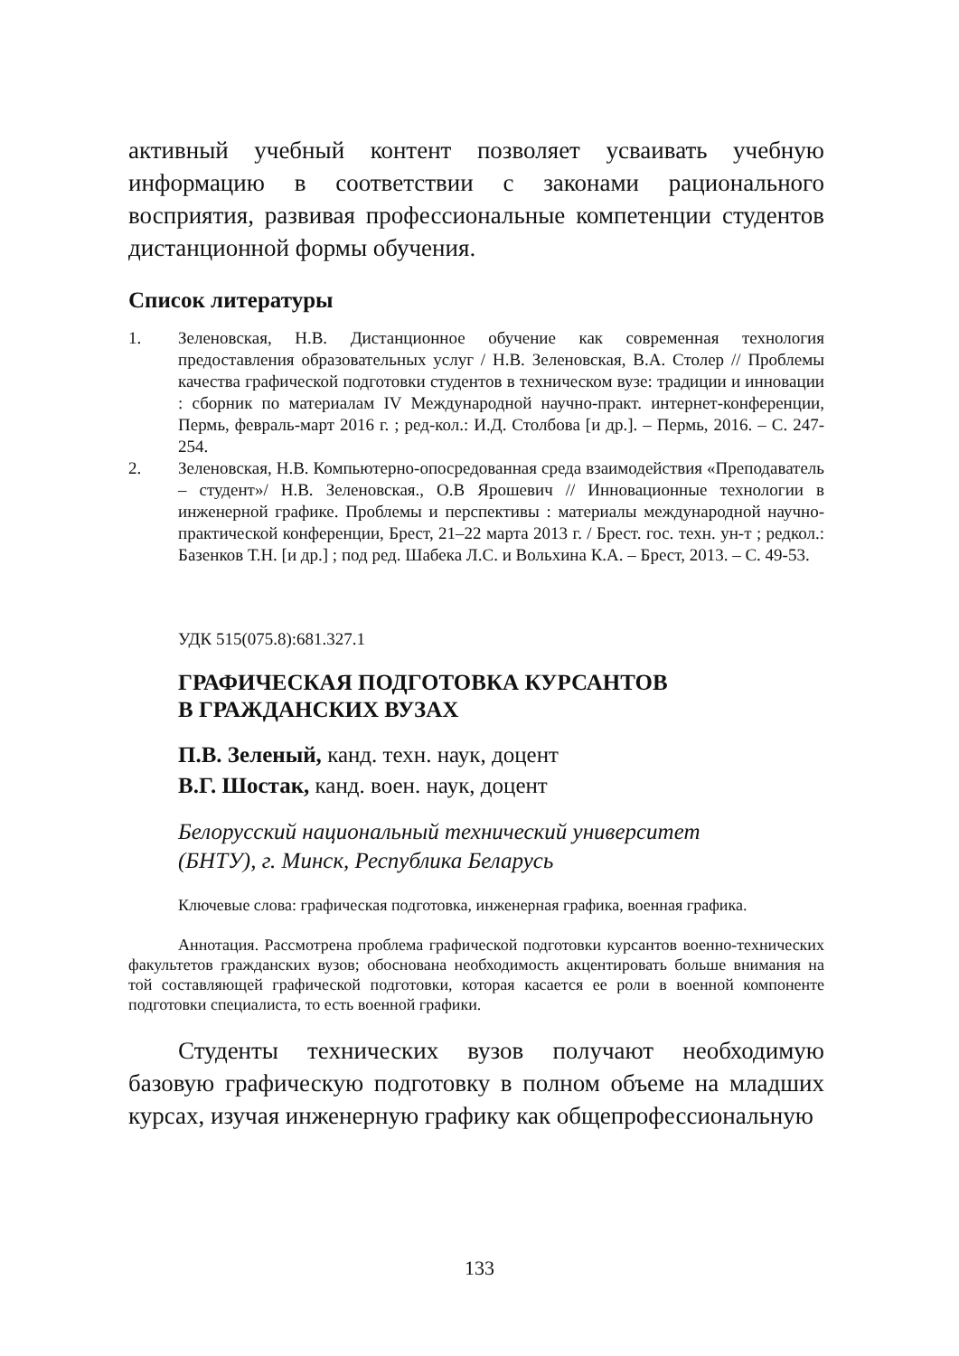активный учебный контент позволяет усваивать учебную информацию в соответствии с законами рационального восприятия, развивая профессиональные компетенции студентов дистанционной формы обучения.
Список литературы
1. Зеленовская, Н.В. Дистанционное обучение как современная технология предоставления образовательных услуг / Н.В. Зеленовская, В.А. Столер // Проблемы качества графической подготовки студентов в техническом вузе: традиции и инновации : сборник по материалам IV Международной научно-практ. интернет-конференции, Пермь, февраль-март 2016 г. ; ред-кол.: И.Д. Столбова [и др.]. – Пермь, 2016. – С. 247-254.
2. Зеленовская, Н.В. Компьютерно-опосредованная среда взаимодействия «Преподаватель – студент»/ Н.В. Зеленовская., О.В Ярошевич // Инновационные технологии в инженерной графике. Проблемы и перспективы : материалы международной научно-практической конференции, Брест, 21–22 марта 2013 г. / Брест. гос. техн. ун-т ; редкол.: Базенков Т.Н. [и др.] ; под ред. Шабека Л.С. и Вольхина К.А. – Брест, 2013. – С. 49-53.
УДК 515(075.8):681.327.1
ГРАФИЧЕСКАЯ ПОДГОТОВКА КУРСАНТОВ
В ГРАЖДАНСКИХ ВУЗАХ
П.В. Зеленый, канд. техн. наук, доцент
В.Г. Шостак, канд. воен. наук, доцент
Белорусский национальный технический университет
(БНТУ), г. Минск, Республика Беларусь
Ключевые слова: графическая подготовка, инженерная графика, военная графика.
Аннотация. Рассмотрена проблема графической подготовки курсантов военно-технических факультетов гражданских вузов; обоснована необходимость акцентировать больше внимания на той составляющей графической подготовки, которая касается ее роли в военной компоненте подготовки специалиста, то есть военной графики.
Студенты технических вузов получают необходимую базовую графическую подготовку в полном объеме на младших курсах, изучая инженерную графику как общепрофессиональную
133